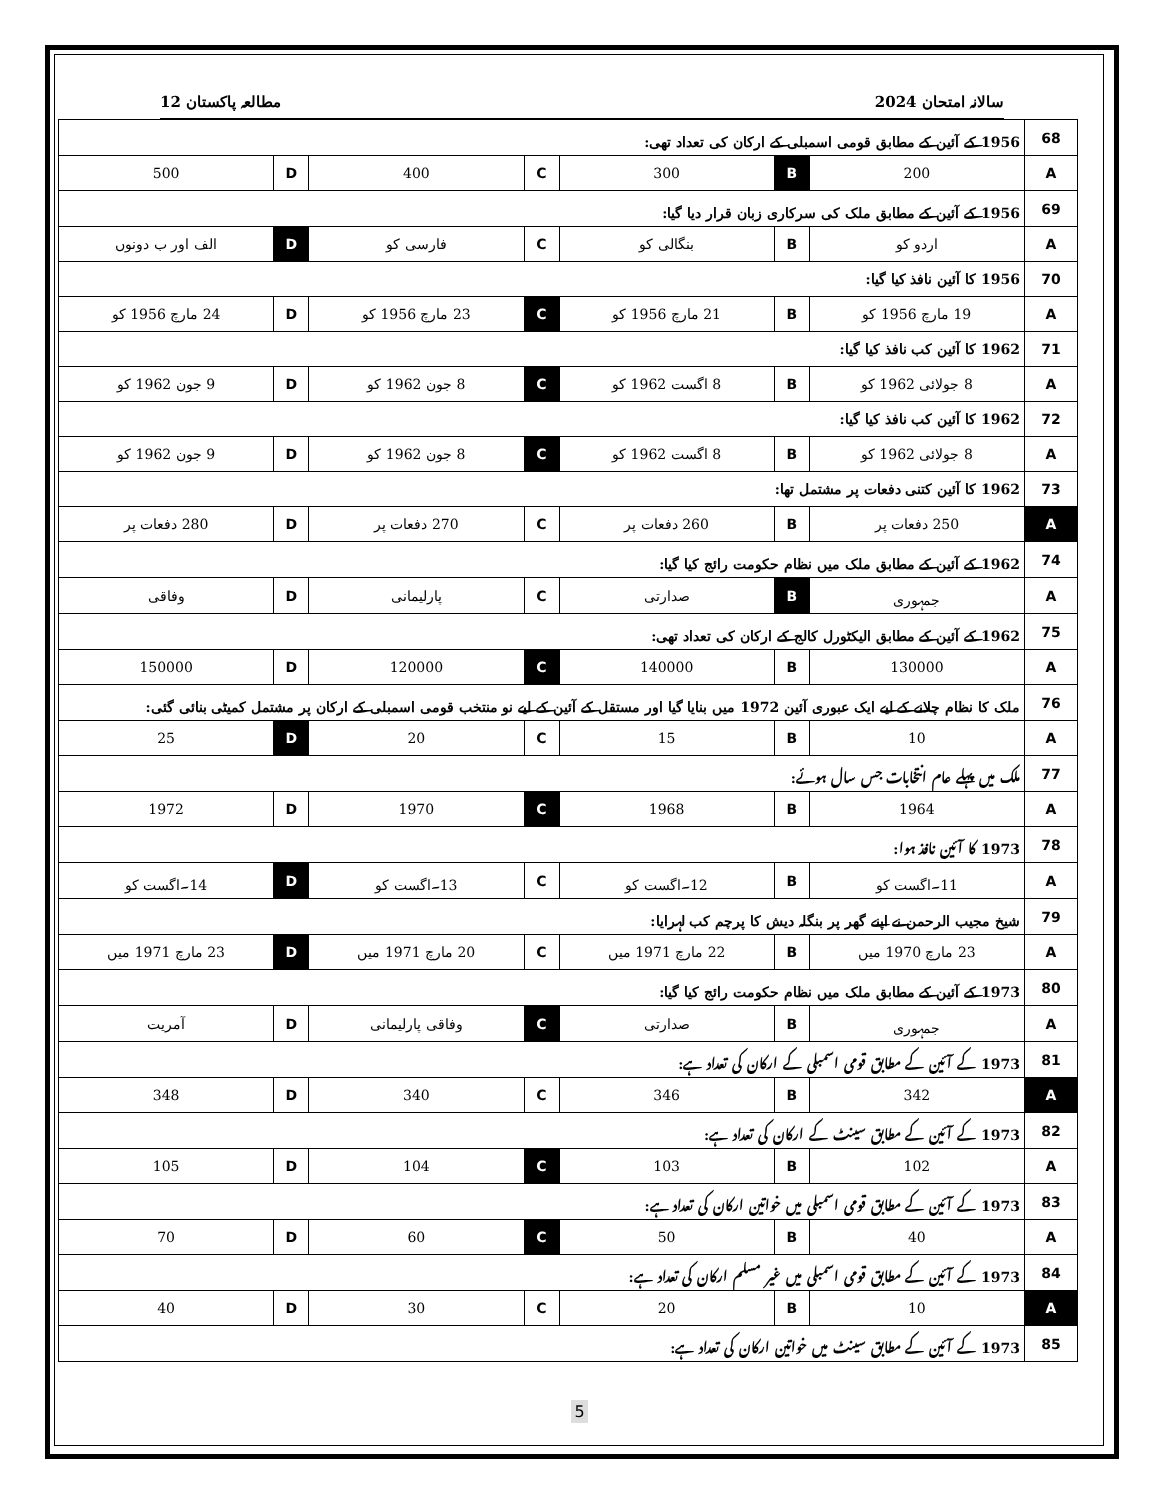سالانہ امتحان 2024 مطالعہ پاکستان 12
| 68 | 1956 کے آئین کے مطابق قومی اسمبلی کے ارکان کی تعداد تھی: | | | | | | |
| A | 200 | B | 300 | C | 400 | D | 500 |
| 69 | 1956 کے آئین کے مطابق ملک کی سرکاری زبان قرار دیا گیا: | | | | | | |
| A | اردو کو | B | بنگالی کو | C | فارسی کو | D | الف اور ب دونوں |
| 70 | 1956 کا آئین نافذ کیا گیا: | | | | | | |
| A | 19 مارچ 1956 کو | B | 21 مارچ 1956 کو | C | 23 مارچ 1956 کو | D | 24 مارچ 1956 کو |
| 71 | 1962 کا آئین کب نافذ کیا گیا: | | | | | | |
| A | 8 جولائی 1962 کو | B | 8 اگست 1962 کو | C | 8 جون 1962 کو | D | 9 جون 1962 کو |
| 72 | 1962 کا آئین کب نافذ کیا گیا: | | | | | | |
| A | 8 جولائی 1962 کو | B | 8 اگست 1962 کو | C | 8 جون 1962 کو | D | 9 جون 1962 کو |
| 73 | 1962 کا آئین کتنی دفعات پر مشتمل تھا: | | | | | | |
| A | 250 دفعات پر | B | 260 دفعات پر | C | 270 دفعات پر | D | 280 دفعات پر |
| 74 | 1962 کے آئین کے مطابق ملک میں نظام حکومت رائج کیا گیا: | | | | | | |
| A | جمہوری | B | صدارتی | C | پارلیمانی | D | وفاقی |
| 75 | 1962 کے آئین کے مطابق الیکٹورل کالج کے ارکان کی تعداد تھی: | | | | | | |
| A | 130000 | B | 140000 | C | 120000 | D | 150000 |
| 76 | ملک کا نظام چلانے کے لیے ایک عبوری آئین 1972 میں بنایا گیا اور مستقل کے آئین کے لیے نو منتخب قومی اسمبلی کے ارکان پر مشتمل کمیٹی بنائی گئی: | | | | | | |
| A | 10 | B | 15 | C | 20 | D | 25 |
| 77 | ملک میں پہلے عام انتخابات جس سال ہوئے: | | | | | | |
| A | 1964 | B | 1968 | C | 1970 | D | 1972 |
| 78 | 1973 کا آئین نافذ ہوا: | | | | | | |
| A | 11۔اگست کو | B | 12۔اگست کو | C | 13۔اگست کو | D | 14۔اگست کو |
| 79 | شیخ مجیب الرحمن نے اپنے گھر پر بنگلہ دیش کا پرچم کب لہرایا: | | | | | | |
| A | 23 مارچ 1970 میں | B | 22 مارچ 1971 میں | C | 20 مارچ 1971 میں | D | 23 مارچ 1971 میں |
| 80 | 1973 کے آئین کے مطابق ملک میں نظام حکومت رائج کیا گیا: | | | | | | |
| A | جمہوری | B | صدارتی | C | وفاقی پارلیمانی | D | آمریت |
| 81 | 1973 کے آئین کے مطابق قومی اسمبلی کے ارکان کی تعداد ہے: | | | | | | |
| A | 342 | B | 346 | C | 340 | D | 348 |
| 82 | 1973 کے آئین کے مطابق سینٹ کے ارکان کی تعداد ہے: | | | | | | |
| A | 102 | B | 103 | C | 104 | D | 105 |
| 83 | 1973 کے آئین کے مطابق قومی اسمبلی میں خواتین ارکان کی تعداد ہے: | | | | | | |
| A | 40 | B | 50 | C | 60 | D | 70 |
| 84 | 1973 کے آئین کے مطابق قومی اسمبلی میں غیر مسلم ارکان کی تعداد ہے: | | | | | | |
| A | 10 | B | 20 | C | 30 | D | 40 |
| 85 | 1973 کے آئین کے مطابق سینٹ میں خواتین ارکان کی تعداد ہے: | | | | | | |
5